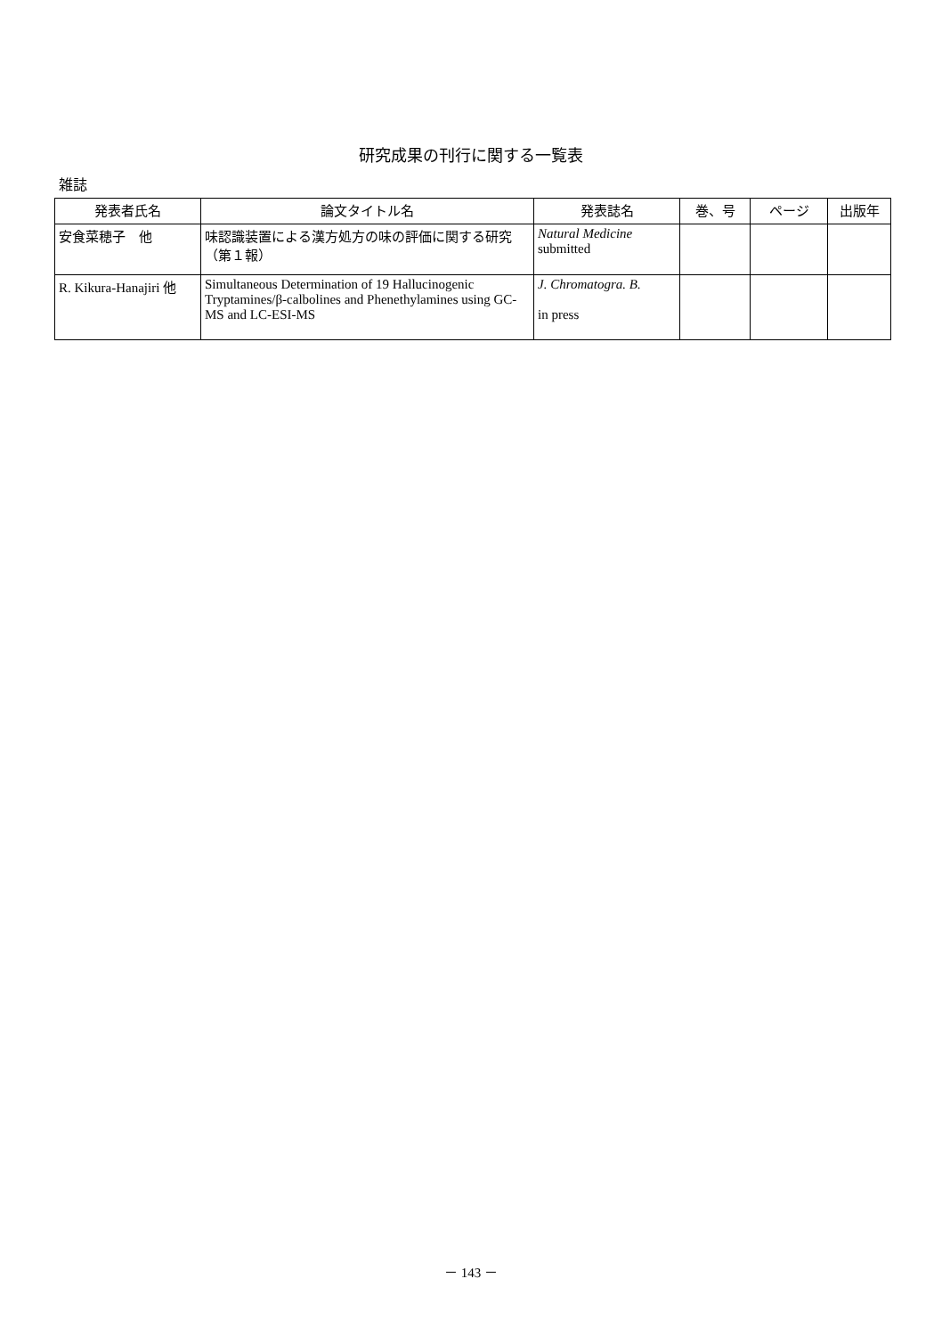研究成果の刊行に関する一覧表
雑誌
| 発表者氏名 | 論文タイトル名 | 発表誌名 | 巻、号 | ページ | 出版年 |
| --- | --- | --- | --- | --- | --- |
| 安食菜穂子 他 | 味認識装置による漢方処方の味の評価に関する研究（第１報） | Natural Medicine submitted | | | |
| R. Kikura-Hanajiri 他 | Simultaneous Determination of 19 Hallucinogenic Tryptamines/β-calbolines and Phenethylamines using GC-MS and LC-ESI-MS | J. Chromatogra. B. in press | | | |
－ 143 －